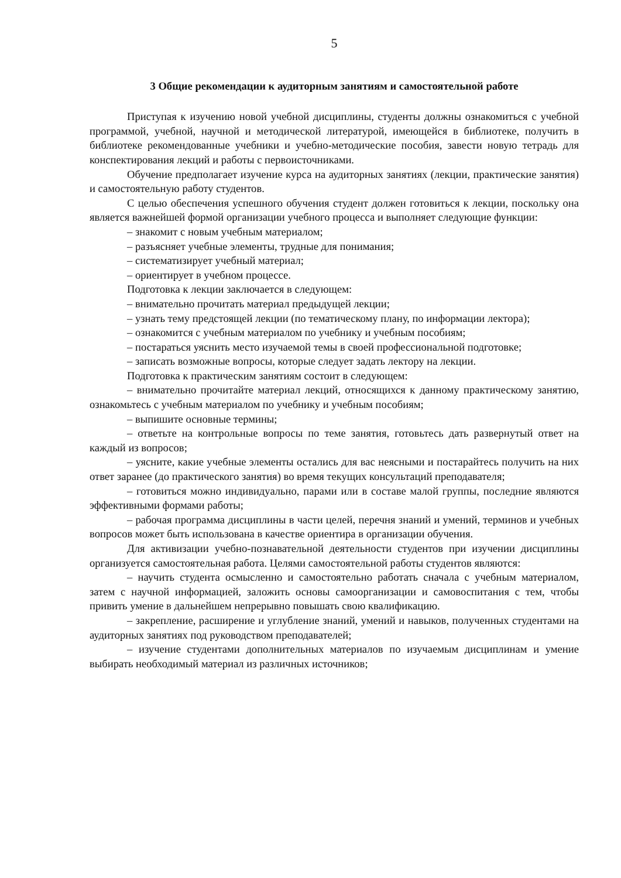5
3 Общие рекомендации к аудиторным занятиям и самостоятельной работе
Приступая к изучению новой учебной дисциплины, студенты должны ознакомиться с учебной программой, учебной, научной и методической литературой, имеющейся в библиотеке, получить в библиотеке рекомендованные учебники и учебно-методические пособия, завести новую тетрадь для конспектирования лекций и работы с первоисточниками.
Обучение предполагает изучение курса на аудиторных занятиях (лекции, практические занятия) и самостоятельную работу студентов.
С целью обеспечения успешного обучения студент должен готовиться к лекции, поскольку она является важнейшей формой организации учебного процесса и выполняет следующие функции:
– знакомит с новым учебным материалом;
– разъясняет учебные элементы, трудные для понимания;
– систематизирует учебный материал;
– ориентирует в учебном процессе.
Подготовка к лекции заключается в следующем:
– внимательно прочитать материал предыдущей лекции;
– узнать тему предстоящей лекции (по тематическому плану, по информации лектора);
– ознакомится с учебным материалом по учебнику и учебным пособиям;
– постараться уяснить место изучаемой темы в своей профессиональной подготовке;
– записать возможные вопросы, которые следует задать лектору на лекции.
Подготовка к практическим занятиям состоит в следующем:
– внимательно прочитайте материал лекций, относящихся к данному практическому занятию, ознакомьтесь с учебным материалом по учебнику и учебным пособиям;
– выпишите основные термины;
– ответьте на контрольные вопросы по теме занятия, готовьтесь дать развернутый ответ на каждый из вопросов;
– уясните, какие учебные элементы остались для вас неясными и постарайтесь получить на них ответ заранее (до практического занятия) во время текущих консультаций преподавателя;
– готовиться можно индивидуально, парами или в составе малой группы, последние являются эффективными формами работы;
– рабочая программа дисциплины в части целей, перечня знаний и умений, терминов и учебных вопросов может быть использована в качестве ориентира в организации обучения.
Для активизации учебно-познавательной деятельности студентов при изучении дисциплины организуется самостоятельная работа. Целями самостоятельной работы студентов являются:
– научить студента осмысленно и самостоятельно работать сначала с учебным материалом, затем с научной информацией, заложить основы самоорганизации и самовоспитания с тем, чтобы привить умение в дальнейшем непрерывно повышать свою квалификацию.
– закрепление, расширение и углубление знаний, умений и навыков, полученных студентами на аудиторных занятиях под руководством преподавателей;
– изучение студентами дополнительных материалов по изучаемым дисциплинам и умение выбирать необходимый материал из различных источников;